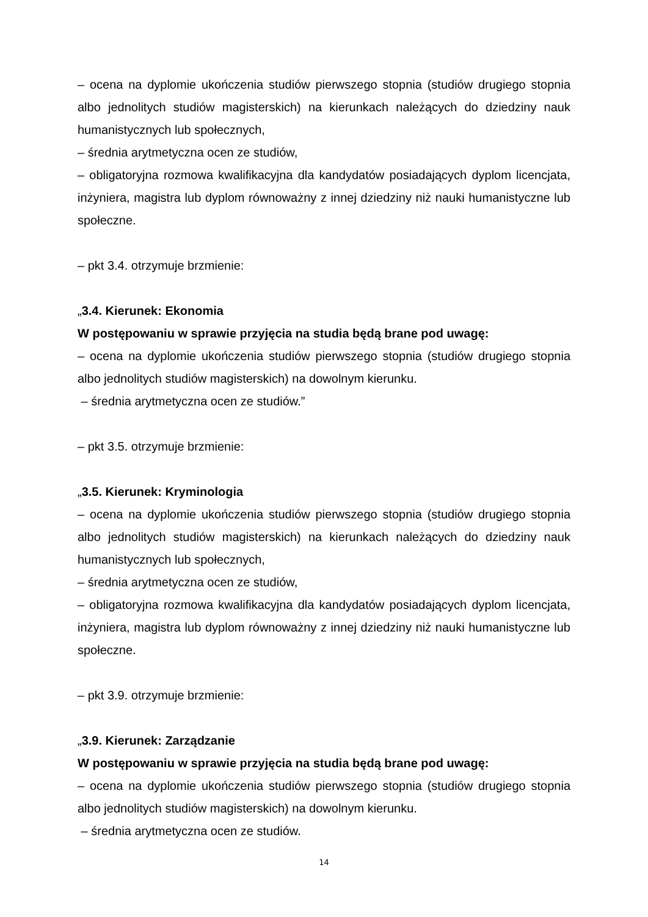– ocena na dyplomie ukończenia studiów pierwszego stopnia (studiów drugiego stopnia albo jednolitych studiów magisterskich) na kierunkach należących do dziedziny nauk humanistycznych lub społecznych,
– średnia arytmetyczna ocen ze studiów,
– obligatoryjna rozmowa kwalifikacyjna dla kandydatów posiadających dyplom licencjata, inżyniera, magistra lub dyplom równoważny z innej dziedziny niż nauki humanistyczne lub społeczne.
– pkt 3.4. otrzymuje brzmienie:
„3.4. Kierunek: Ekonomia
W postępowaniu w sprawie przyjęcia na studia będą brane pod uwagę:
– ocena na dyplomie ukończenia studiów pierwszego stopnia (studiów drugiego stopnia albo jednolitych studiów magisterskich) na dowolnym kierunku.
– średnia arytmetyczna ocen ze studiów.”
– pkt 3.5. otrzymuje brzmienie:
„3.5. Kierunek: Kryminologia
– ocena na dyplomie ukończenia studiów pierwszego stopnia (studiów drugiego stopnia albo jednolitych studiów magisterskich) na kierunkach należących do dziedziny nauk humanistycznych lub społecznych,
– średnia arytmetyczna ocen ze studiów,
– obligatoryjna rozmowa kwalifikacyjna dla kandydatów posiadających dyplom licencjata, inżyniera, magistra lub dyplom równoważny z innej dziedziny niż nauki humanistyczne lub społeczne.
– pkt 3.9. otrzymuje brzmienie:
„3.9. Kierunek: Zarządzanie
W postępowaniu w sprawie przyjęcia na studia będą brane pod uwagę:
– ocena na dyplomie ukończenia studiów pierwszego stopnia (studiów drugiego stopnia albo jednolitych studiów magisterskich) na dowolnym kierunku.
– średnia arytmetyczna ocen ze studiów.
14